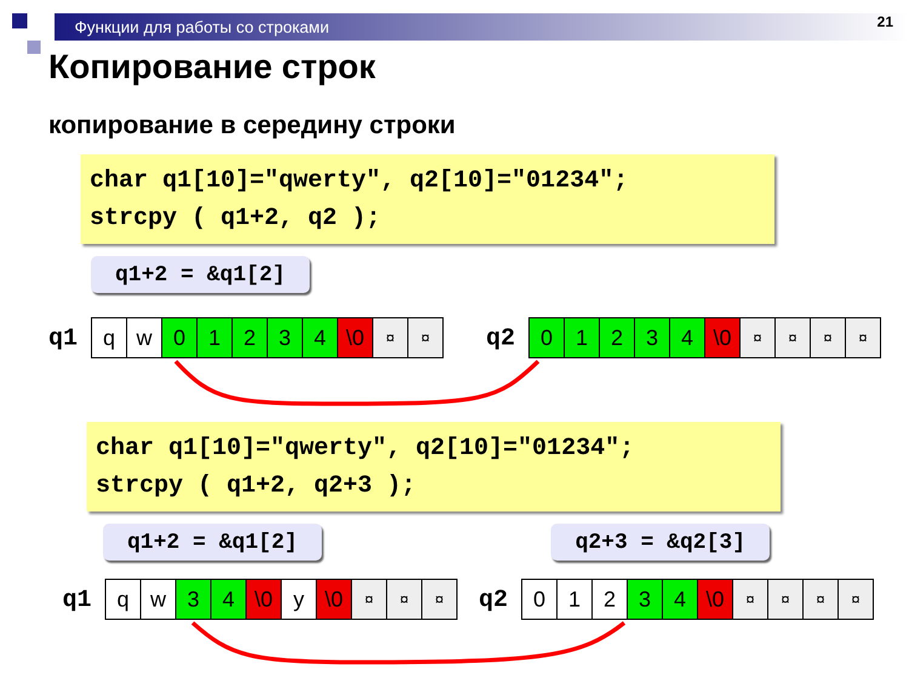Функции для работы со строками 21
Копирование строк
копирование в середину строки
char q1[10]="qwerty", q2[10]="01234"; strcpy ( q1+2, q2 );
q1+2 = &q1[2]
q1
| q | w | 0 | 1 | 2 | 3 | 4 | \0 | ¤ | ¤ |
q2
| 0 | 1 | 2 | 3 | 4 | \0 | ¤ | ¤ | ¤ | ¤ |
char q1[10]="qwerty", q2[10]="01234"; strcpy ( q1+2, q2+3 );
q1+2 = &q1[2] q2+3 = &q2[3]
q1
| q | w | 3 | 4 | \0 | y | \0 | ¤ | ¤ | ¤ |
q2
| 0 | 1 | 2 | 3 | 4 | \0 | ¤ | ¤ | ¤ | ¤ |